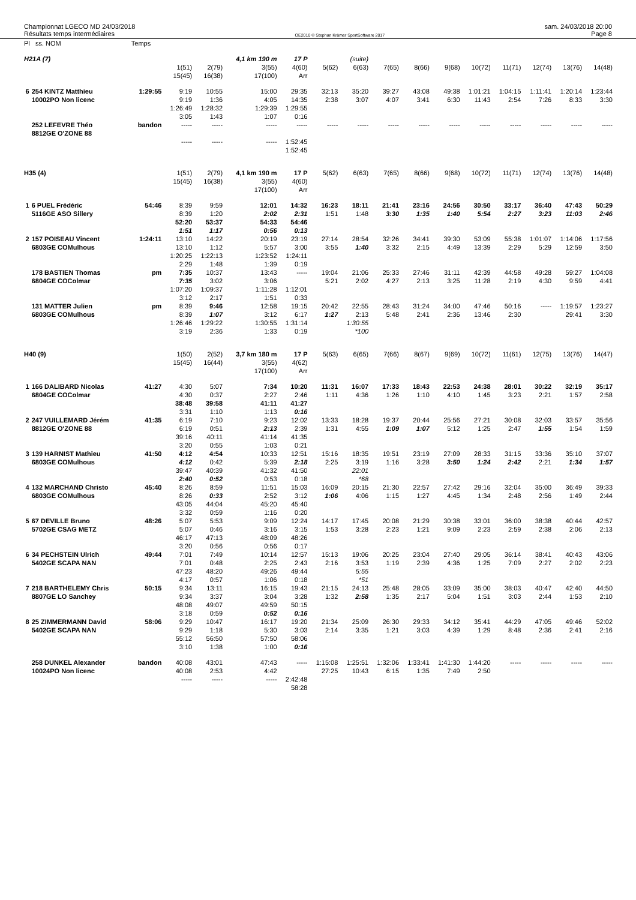Championnat LGECO MD 24/03/2018
Résultats temps intermédiaires
OE2010 © Stephan Krämer SportSoftware 2017
sam. 24/03/2018 20:00
Page 8
| Pl ss. NOM | | Temps | | | | | | | | | | | | | | |
| H21A (7) | | | | | 4,1 km 190 m | 17 P | | (suite) | | | | | | | | |
| | | | 1(51) 15(45) | 2(79) 16(38) | 3(55) 17(100) | 4(60) Arr | 5(62) | 6(63) | 7(65) | 8(66) | 9(68) | 10(72) | 11(71) | 12(74) | 13(76) | 14(48) |
| 6 | 254 KINTZ Matthieu 10002PO Non licenc | 1:29:55 | 9:19 9:19 1:26:49 3:05 | 10:55 1:36 1:28:32 1:43 | 15:00 4:05 1:29:39 1:07 | 29:35 14:35 1:29:55 0:16 | 32:13 2:38 | 35:20 3:07 | 39:27 4:07 | 43:08 3:41 | 49:38 6:30 | 1:01:21 11:43 | 1:04:15 2:54 | 1:11:41 7:26 | 1:20:14 8:33 | 1:23:44 3:30 |
| | 252 LEFEVRE Théo 8812GE O'ZONE 88 | bandon | ----- ----- | ----- ----- | ----- ----- | ----- 1:52:45 1:52:45 | ----- | ----- | ----- | ----- | ----- | ----- | ----- | ----- | ----- | ----- |
| H35 (4) | | | 1(51) 15(45) | 2(79) 16(38) | 4,1 km 190 m 3(55) 17(100) | 17 P 4(60) Arr | 5(62) | 6(63) | 7(65) | 8(66) | 9(68) | 10(72) | 11(71) | 12(74) | 13(76) | 14(48) |
| 1 | 6 PUEL Frédéric 5116GE ASO Sillery | 54:46 | 8:39 8:39 52:20 1:51 | 9:59 1:20 53:37 1:17 | 12:01 2:02 54:33 0:56 | 14:32 2:31 54:46 0:13 | 16:23 1:51 | 18:11 1:48 | 21:41 3:30 | 23:16 1:35 | 24:56 1:40 | 30:50 5:54 | 33:17 2:27 | 36:40 3:23 | 47:43 11:03 | 50:29 2:46 |
| 2 | 157 POISEAU Vincent 6803GE COMulhous | 1:24:11 | 13:10 13:10 1:20:25 2:29 | 14:22 1:12 1:22:13 1:48 | 20:19 5:57 1:23:52 1:39 | 23:19 3:00 1:24:11 0:19 | 27:14 3:55 | 28:54 1:40 | 32:26 3:32 | 34:41 2:15 | 39:30 4:49 | 53:09 13:39 | 55:38 2:29 | 1:01:07 5:29 | 1:14:06 12:59 | 1:17:56 3:50 |
| | 178 BASTIEN Thomas 6804GE COColmar | pm | 7:35 7:35 1:07:20 3:12 | 10:37 3:02 1:09:37 2:17 | 13:43 3:06 1:11:28 1:51 | ----- 1:12:01 0:33 | 19:04 5:21 | 21:06 2:02 | 25:33 4:27 | 27:46 2:13 | 31:11 3:25 | 42:39 11:28 | 44:58 2:19 | 49:28 4:30 | 59:27 9:59 | 1:04:08 4:41 |
| | 131 MATTER Julien 6803GE COMulhous | pm | 8:39 8:39 1:26:46 3:19 | 9:46 1:07 1:29:22 2:36 | 12:58 3:12 1:30:55 1:33 | 19:15 6:17 1:31:14 0:19 | 20:42 1:27 | 22:55 2:13 1:30:55 *100 | 28:43 5:48 | 31:24 2:41 | 34:00 2:36 | 47:46 13:46 | 50:16 2:30 | ----- | 1:19:57 29:41 | 1:23:27 3:30 |
| H40 (9) | | | 1(50) 15(45) | 2(52) 16(44) | 3,7 km 180 m 3(55) 17(100) | 17 P 4(62) Arr | 5(63) | 6(65) | 7(66) | 8(67) | 9(69) | 10(72) | 11(61) | 12(75) | 13(76) | 14(47) |
| 1 | 166 DALIBARD Nicolas 6804GE COColmar | 41:27 | 4:30 4:30 38:48 3:31 | 5:07 0:37 39:58 1:10 | 7:34 2:27 41:11 1:13 | 10:20 2:46 41:27 0:16 | 11:31 1:11 | 16:07 4:36 | 17:33 1:26 | 18:43 1:10 | 22:53 4:10 | 24:38 1:45 | 28:01 3:23 | 30:22 2:21 | 32:19 1:57 | 35:17 2:58 |
| 2 | 247 VUILLEMARD Jérém 8812GE O'ZONE 88 | 41:35 | 6:19 6:19 39:16 3:20 | 7:10 0:51 40:11 0:55 | 9:23 2:13 41:14 1:03 | 12:02 2:39 41:35 0:21 | 13:33 1:31 | 18:28 4:55 | 19:37 1:09 | 20:44 1:07 | 25:56 5:12 | 27:21 1:25 | 30:08 2:47 | 32:03 1:55 | 33:57 1:54 | 35:56 1:59 |
| 3 | 139 HARNIST Mathieu 6803GE COMulhous | 41:50 | 4:12 4:12 39:47 2:40 | 4:54 0:42 40:39 0:52 | 10:33 5:39 41:32 0:53 | 12:51 2:18 41:50 0:18 | 15:16 2:25 | 18:35 3:19 22:01 *68 | 19:51 1:16 | 23:19 3:28 | 27:09 3:50 | 28:33 1:24 | 31:15 2:42 | 33:36 2:21 | 35:10 1:34 | 37:07 1:57 |
| 4 | 132 MARCHAND Christo 6803GE COMulhous | 45:40 | 8:26 8:26 43:05 3:32 | 8:59 0:33 44:04 0:59 | 11:51 2:52 45:20 1:16 | 15:03 3:12 45:40 0:20 | 16:09 1:06 | 20:15 4:06 | 21:30 1:15 | 22:57 1:27 | 27:42 4:45 | 29:16 1:34 | 32:04 2:48 | 35:00 2:56 | 36:49 1:49 | 39:33 2:44 |
| 5 | 67 DEVILLE Bruno 5702GE CSAG METZ | 48:26 | 5:07 5:07 46:17 3:20 | 5:53 0:46 47:13 0:56 | 9:09 3:16 48:09 0:56 | 12:24 3:15 48:26 0:17 | 14:17 1:53 | 17:45 3:28 | 20:08 2:23 | 21:29 1:21 | 30:38 9:09 | 33:01 2:23 | 36:00 2:59 | 38:38 2:38 | 40:44 2:06 | 42:57 2:13 |
| 6 | 34 PECHSTEIN Ulrich 5402GE SCAPA NAN | 49:44 | 7:01 7:01 47:23 4:17 | 7:49 0:48 48:20 0:57 | 10:14 2:25 49:26 1:06 | 12:57 2:43 49:44 0:18 | 15:13 2:16 | 19:06 3:53 5:55 *51 | 20:25 1:19 | 23:04 2:39 | 27:40 4:36 | 29:05 1:25 | 36:14 7:09 | 38:41 2:27 | 40:43 2:02 | 43:06 2:23 |
| 7 | 218 BARTHELEMY Chris 8807GE LO Sanchey | 50:15 | 9:34 9:34 48:08 3:18 | 13:11 3:37 49:07 0:59 | 16:15 3:04 49:59 0:52 | 19:43 3:28 50:15 0:16 | 21:15 1:32 | 24:13 2:58 | 25:48 1:35 | 28:05 2:17 | 33:09 5:04 | 35:00 1:51 | 38:03 3:03 | 40:47 2:44 | 42:40 1:53 | 44:50 2:10 |
| 8 | 25 ZIMMERMANN David 5402GE SCAPA NAN | 58:06 | 9:29 9:29 55:12 3:10 | 10:47 1:18 56:50 1:38 | 16:17 5:30 57:50 1:00 | 19:20 3:03 58:06 0:16 | 21:34 2:14 | 25:09 3:35 | 26:30 1:21 | 29:33 3:03 | 34:12 4:39 | 35:41 1:29 | 44:29 8:48 | 47:05 2:36 | 49:46 2:41 | 52:02 2:16 |
| | 258 DUNKEL Alexander 10024PO Non licenc | bandon | 40:08 40:08 ----- | 43:01 2:53 ----- | 47:43 4:42 ----- | ----- 2:42:48 58:28 | 1:15:08 27:25 | 1:25:51 10:43 | 1:32:06 6:15 | 1:33:41 1:35 | 1:41:30 7:49 | 1:44:20 2:50 | ----- | ----- | ----- | ----- |